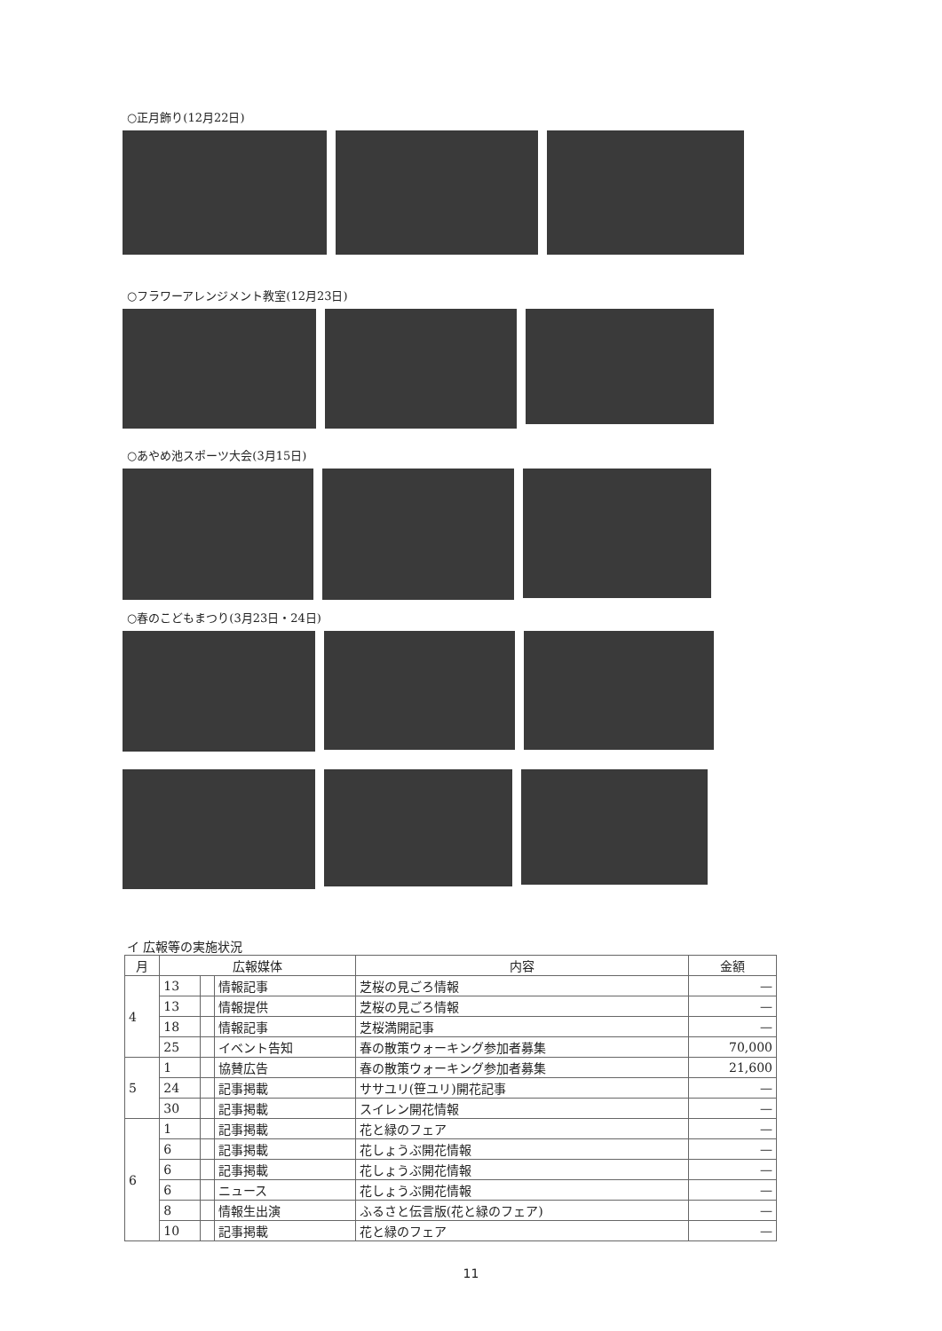○正月飾り(12月22日)
○フラワーアレンジメント教室(12月23日)
○あやめ池スポーツ大会(3月15日)
○春のこどもまつり(3月23日・24日)
イ 広報等の実施状況
| 月 | 広報媒体 | | | 内容 | 金額 |
| --- | --- | --- | --- | --- | --- |
| 4 | 13 | | 情報記事 | 芝桜の見ごろ情報 | — |
| | 13 | | 情報提供 | 芝桜の見ごろ情報 | — |
| | 18 | | 情報記事 | 芝桜満開記事 | — |
| | 25 | | イベント告知 | 春の散策ウォーキング参加者募集 | 70,000 |
| 5 | 1 | | 協賛広告 | 春の散策ウォーキング参加者募集 | 21,600 |
| | 24 | | 記事掲載 | ササユリ(笹ユリ)開花記事 | — |
| | 30 | | 記事掲載 | スイレン開花情報 | — |
| 6 | 1 | | 記事掲載 | 花と緑のフェア | — |
| | 6 | | 記事掲載 | 花しょうぶ開花情報 | — |
| | 6 | | 記事掲載 | 花しょうぶ開花情報 | — |
| | 6 | | ニュース | 花しょうぶ開花情報 | — |
| | 8 | | 情報生出演 | ふるさと伝言版(花と緑のフェア) | — |
| | 10 | | 記事掲載 | 花と緑のフェア | — |
11